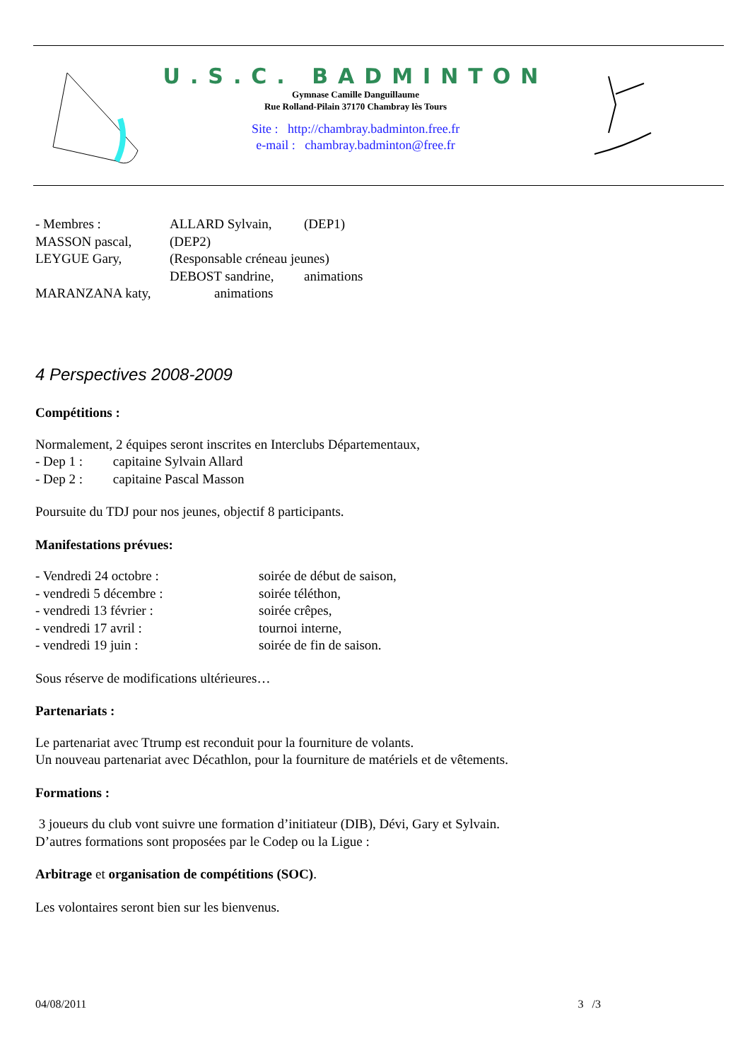U.S.C. BADMINTON
Gymnase Camille Danguillaume
Rue Rolland-Pilain 37170 Chambray lès Tours
Site : http://chambray.badminton.free.fr
e-mail : chambray.badminton@free.fr
- Membres : ALLARD Sylvain, (DEP1)
MASSON pascal, (DEP2)
LEYGUE Gary, (Responsable créneau jeunes)
DEBOST sandrine, animations
MARANZANA katy, animations
4 Perspectives 2008-2009
Compétitions :
Normalement, 2 équipes seront inscrites en Interclubs Départementaux,
- Dep 1 : capitaine Sylvain Allard
- Dep 2 : capitaine Pascal Masson
Poursuite du TDJ pour nos jeunes, objectif 8 participants.
Manifestations prévues:
- Vendredi 24 octobre : soirée de début de saison,
- vendredi 5 décembre : soirée téléthon,
- vendredi 13 février : soirée crêpes,
- vendredi 17 avril : tournoi interne,
- vendredi 19 juin : soirée de fin de saison.
Sous réserve de modifications ultérieures…
Partenariats :
Le partenariat avec Ttrump est reconduit pour la fourniture de volants.
Un nouveau partenariat avec Décathlon, pour la fourniture de matériels et de vêtements.
Formations :
3 joueurs du club vont suivre une formation d’initiateur (DIB), Dévi, Gary et Sylvain.
D’autres formations sont proposées par le Codep ou la Ligue :
Arbitrage et organisation de compétitions (SOC).
Les volontaires seront bien sur les bienvenus.
04/08/2011 3 /3